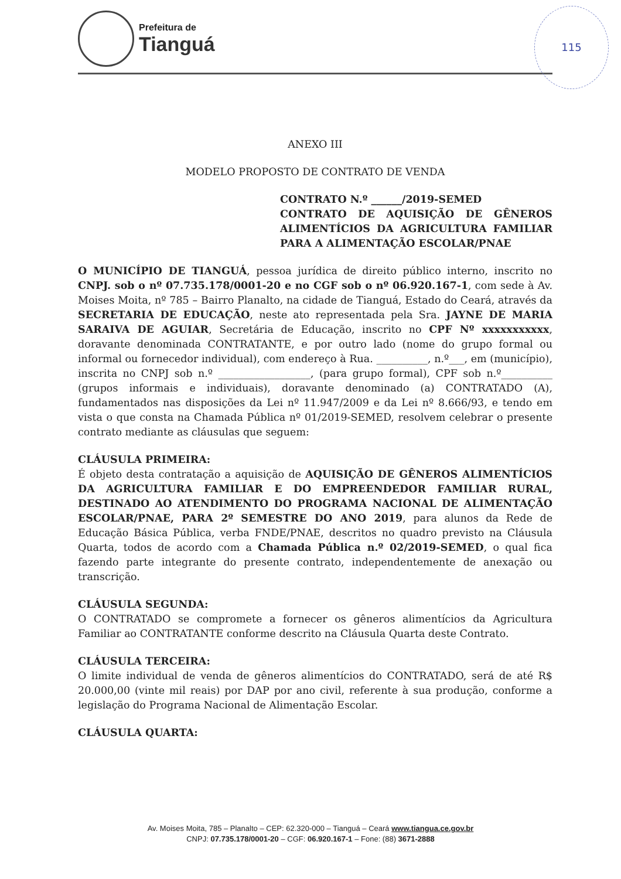Prefeitura de
Tianguá
115
ANEXO III
MODELO PROPOSTO DE CONTRATO DE VENDA
CONTRATO N.º ______/2019-SEMED
CONTRATO DE AQUISIÇÃO DE GÊNEROS ALIMENTÍCIOS DA AGRICULTURA FAMILIAR PARA A ALIMENTAÇÃO ESCOLAR/PNAE
O MUNICÍPIO DE TIANGUÁ, pessoa jurídica de direito público interno, inscrito no CNPJ. sob o nº 07.735.178/0001-20 e no CGF sob o nº 06.920.167-1, com sede à Av. Moises Moita, nº 785 – Bairro Planalto, na cidade de Tianguá, Estado do Ceará, através da SECRETARIA DE EDUCAÇÃO, neste ato representada pela Sra. JAYNE DE MARIA SARAIVA DE AGUIAR, Secretária de Educação, inscrito no CPF Nº xxxxxxxxxxx, doravante denominada CONTRATANTE, e por outro lado (nome do grupo formal ou informal ou fornecedor individual), com endereço à Rua. __________, n.º___, em (município), inscrita no CNPJ sob n.º __________________, (para grupo formal), CPF sob n.º__________ (grupos informais e individuais), doravante denominado (a) CONTRATADO (A), fundamentados nas disposições da Lei nº 11.947/2009 e da Lei nº 8.666/93, e tendo em vista o que consta na Chamada Pública nº 01/2019-SEMED, resolvem celebrar o presente contrato mediante as cláusulas que seguem:
CLÁUSULA PRIMEIRA:
É objeto desta contratação a aquisição de AQUISIÇÃO DE GÊNEROS ALIMENTÍCIOS DA AGRICULTURA FAMILIAR E DO EMPREENDEDOR FAMILIAR RURAL, DESTINADO AO ATENDIMENTO DO PROGRAMA NACIONAL DE ALIMENTAÇÃO ESCOLAR/PNAE, PARA 2º SEMESTRE DO ANO 2019, para alunos da Rede de Educação Básica Pública, verba FNDE/PNAE, descritos no quadro previsto na Cláusula Quarta, todos de acordo com a Chamada Pública n.º 02/2019-SEMED, o qual fica fazendo parte integrante do presente contrato, independentemente de anexação ou transcrição.
CLÁUSULA SEGUNDA:
O CONTRATADO se compromete a fornecer os gêneros alimentícios da Agricultura Familiar ao CONTRATANTE conforme descrito na Cláusula Quarta deste Contrato.
CLÁUSULA TERCEIRA:
O limite individual de venda de gêneros alimentícios do CONTRATADO, será de até R$ 20.000,00 (vinte mil reais) por DAP por ano civil, referente à sua produção, conforme a legislação do Programa Nacional de Alimentação Escolar.
CLÁUSULA QUARTA:
Av. Moises Moita, 785 – Planalto – CEP: 62.320-000 – Tianguá – Ceará www.tiangua.ce.gov.br
CNPJ: 07.735.178/0001-20 – CGF: 06.920.167-1 – Fone: (88) 3671-2888